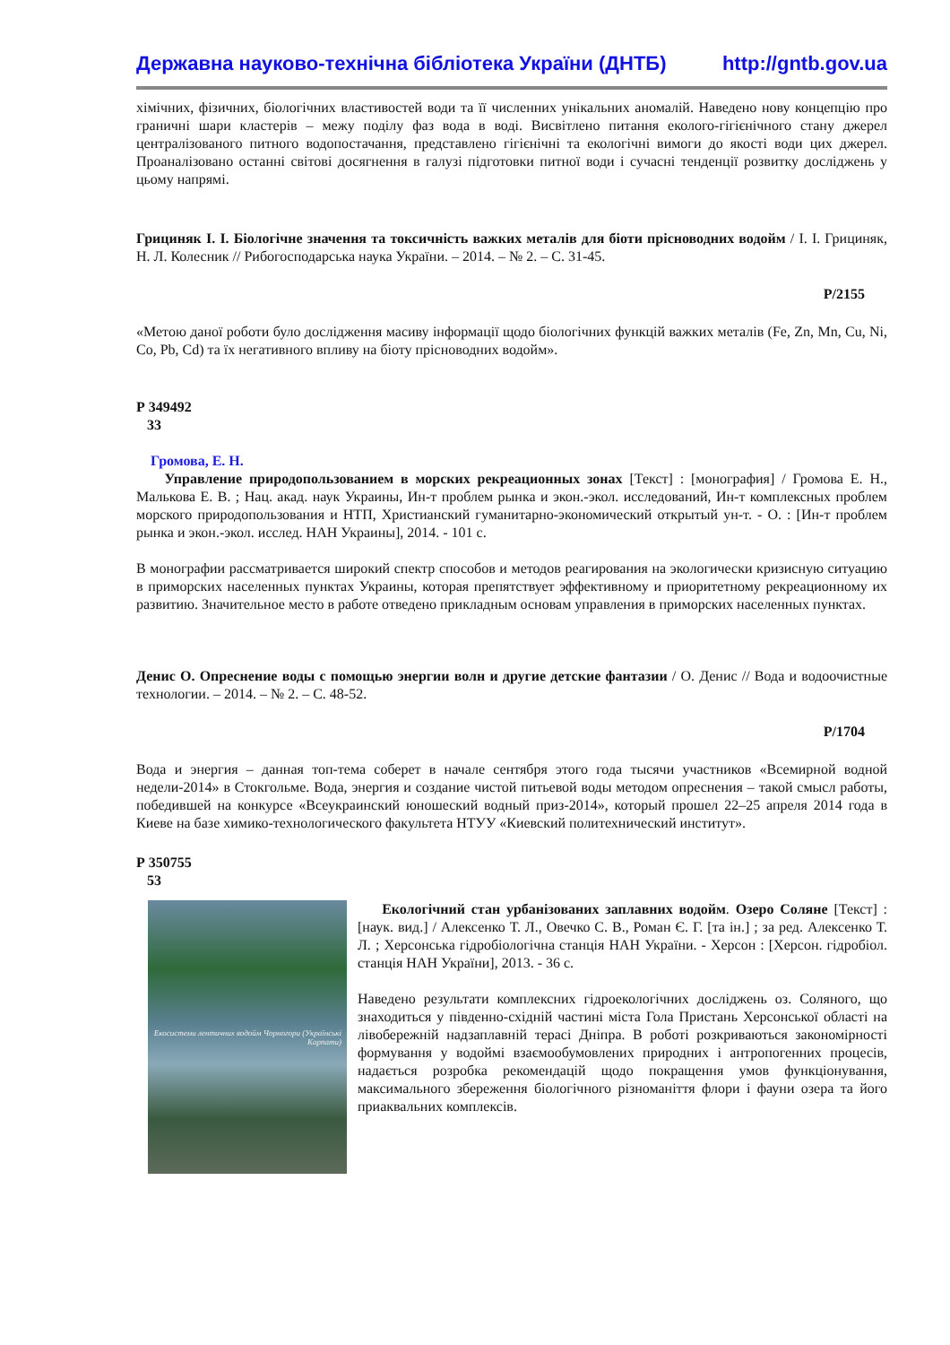Державна науково-технічна бібліотека України (ДНТБ) http://gntb.gov.ua
хімічних, фізичних, біологічних властивостей води та її численних унікальних аномалій. Наведено нову концепцію про граничні шари кластерів – межу поділу фаз вода в воді. Висвітлено питання еколого-гігієнічного стану джерел централізованого питного водопостачання, представлено гігієнічні та екологічні вимоги до якості води цих джерел. Проаналізовано останні світові досягнення в галузі підготовки питної води і сучасні тенденції розвитку досліджень у цьому напрямі.
Грициняк І. І. Біологічне значення та токсичність важких металів для біоти прісноводних водойм / І. І. Грициняк, Н. Л. Колесник // Рибогосподарська наука України. – 2014. – № 2. – С. 31-45.
Р/2155
«Метою даної роботи було дослідження масиву інформації щодо біологічних функцій важких металів (Fe, Zn, Mn, Cu, Ni, Co, Pb, Cd) та їх негативного впливу на біоту прісноводних водойм».
Р 349492
33
Громова, Е. Н.
Управление природопользованием в морских рекреационных зонах [Текст] : [монография] / Громова Е. Н., Малькова Е. В. ; Нац. акад. наук Украины, Ин-т проблем рынка и экон.-экол. исследований, Ин-т комплексных проблем морского природопользования и НТП, Христианский гуманитарно-экономический открытый ун-т. - О. : [Ин-т проблем рынка и экон.-экол. исслед. НАН Украины], 2014. - 101 с.
В монографии рассматривается широкий спектр способов и методов реагирования на экологически кризисную ситуацию в приморских населенных пунктах Украины, которая препятствует эффективному и приоритетному рекреационному их развитию. Значительное место в работе отведено прикладным основам управления в приморских населенных пунктах.
Денис О. Опреснение воды с помощью энергии волн и другие детские фантазии / О. Денис // Вода и водоочистные технологии. – 2014. – № 2. – С. 48-52.
Р/1704
Вода и энергия – данная топ-тема соберет в начале сентября этого года тысячи участников «Всемирной водной недели-2014» в Стокгольме. Вода, энергия и создание чистой питьевой воды методом опреснения – такой смысл работы, победившей на конкурсе «Всеукраинский юношеский водный приз-2014», который прошел 22–25 апреля 2014 года в Киеве на базе химико-технологического факультета НТУУ «Киевский политехнический институт».
Р 350755
53
Екосистеми лентичних водойм Чорногори (Українські Карпати)
Екологічний стан урбанізованих заплавних водойм. Озеро Соляне [Текст] : [наук. вид.] / Алексенко Т. Л., Овечко С. В., Роман Є. Г. [та ін.] ; за ред. Алексенко Т. Л. ; Херсонська гідробіологічна станція НАН України. - Херсон : [Херсон. гідробіол. станція НАН України], 2013. - 36 с.
Наведено результати комплексних гідроекологічних досліджень оз. Соляного, що знаходиться у південно-східній частині міста Гола Пристань Херсонської області на лівобережній надзаплавній терасі Дніпра. В роботі розкриваються закономірності формування у водоймі взаємообумовлених природних і антропогенних процесів, надається розробка рекомендацій щодо покращення умов функціонування, максимального збереження біологічного різноманіття флори і фауни озера та його приаквальних комплексів.